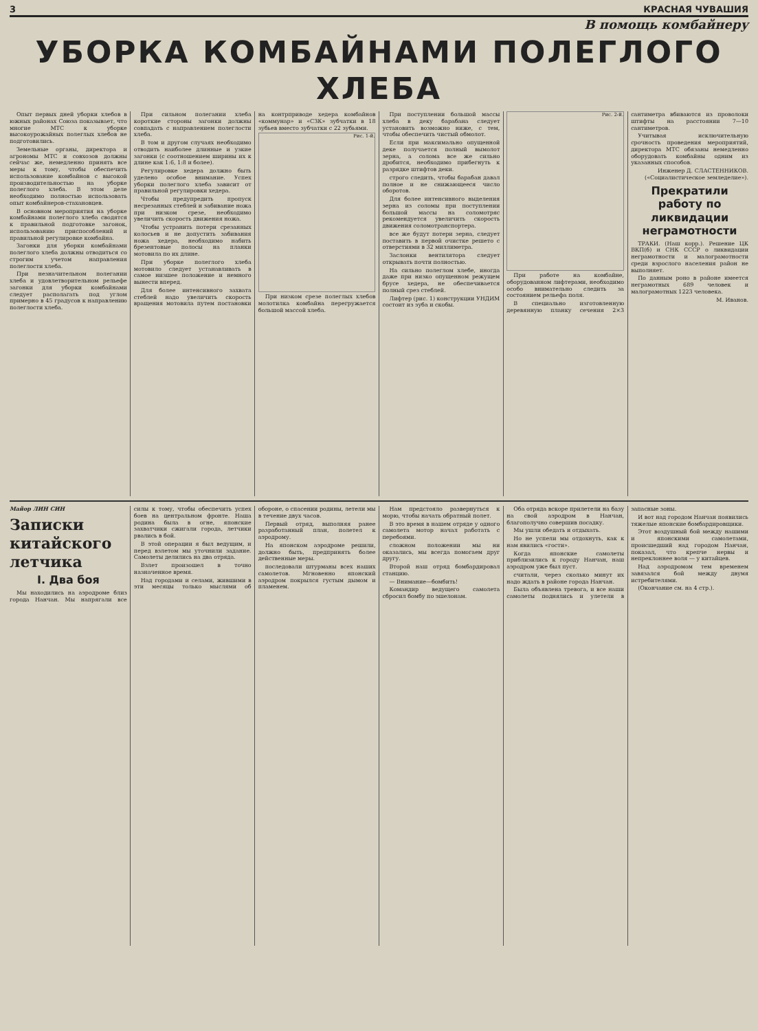3 КРАСНАЯ ЧУВАШИЯ
В помощь комбайнеру
УБОРКА КОМБАЙНАМИ ПОЛЕГЛОГО ХЛЕБА
Опыт первых дней уборки хлебов в южных районах Союза показывает, что многие МТС к уборке высокоурожайных полеглых хлебов не подготовились.
Земельные органы, директора и агрономы МТС и совхозов должны сейчас же, немедленно принять все меры к тому, чтобы обеспечить использование комбайнов с высокой производительностью на уборке полеглого хлеба. В этом деле необходимо полностью использовать опыт комбайнеров-стахановцев.
В основном мероприятия на уборке комбайнами полеглого хлеба сводятся к правильной подготовке загонок, использованию приспособлений и правильной регулировке комбайна.
Загонки для уборки комбайнами полеглого хлеба должны отводиться со строгим учетом направления полеглости хлеба.
При незначительном полегании хлеба и удовлетворительном рельефе загонки для уборки комбайнами следует располагать под углом примерно в 45 градусов к направлению полеглости хлеба.
При сильном полегании хлеба короткие стороны загонки должны совпадать с направлением полеглости хлеба.
В том и другом случаях необходимо отводить наиболее длинные и узкие загонки (с соотношением ширины их к длине как 1:6, 1:8 и более).
Регулировке хедера должно быть уделено особое внимание. Успех уборки полеглого хлеба зависит от правильной регулировки хедера.
Чтобы предупредить пропуск несрезанных стеблей и забивание ножа при низком срезе, необходимо увеличить скорость движения ножа.
Чтобы устранить потери срезанных колосьев и не допустить забивания ножа хедера, необходимо набить брезентовые полосы на планки мотовила по их длине.
При уборке полеглого хлеба мотовило следует устанавливать в самое низшее положение и немного вынести вперед.
Для более интенсивного захвата стеблей надо увеличить скорость вращения мотовила путем постановки на контрприводе хедера комбайнов «коммунар» и «СЗК» зубчатки в 18 зубьев вместо зубчатки с 22 зубьями.
Рис. 1-й.
При низком срезе полеглых хлебов молотилка комбайна перегружается большой массой хлеба.
При поступлении большой массы хлеба в деку барабана следует установить возможно ниже, с тем, чтобы обеспечить чистый обмолот.
Если при максимально опущенной деке получается полный вымолот зерна, а солома все же сильно дробится, необходимо прибегнуть к разрядке штифтов деки.
строго следить, чтобы барабан давал полное и не снижающееся число оборотов.
Для более интенсивного выделения зерна из соломы при поступлении большой массы на соломотряс рекомендуется увеличить скорость движения соломотранспортера.
все же будут потери зерна, следует поставить в первой очистке решето с отверстиями в 32 миллиметра.
Заслонки вентилятора следует открывать почти полностью.
На сильно полеглом хлебе, иногда даже при низко опущенном режущем брусе хедера, не обеспечивается полный срез стеблей.
Лифтер (рис. 1) конструкции УНДИМ состоит из зуба и скобы.
Рис. 2-й.
При работе на комбайне, оборудованном лифтерами, необходимо особо внимательно следить за состоянием рельефа поля.
В специально изготовленную деревянную планку сечения 2×3 сантиметра вбиваются из проволоки штифты на расстоянии 7—10 сантиметров.
Учитывая исключительную срочность проведения мероприятий, директора МТС обязаны немедленно оборудовать комбайны одним из указанных способов.
Инженер Д. СЛАСТЕННИКОВ.
(«Социалистическое земледелие»).
Прекратили работу по ликвидации неграмотности
ТРАКИ. (Наш корр.). Решение ЦК ВКП(б) и СНК СССР о ликвидации неграмотности и малограмотности среди взрослого населения район не выполняет.
По данным роно в районе имеется неграмотных 689 человек и малограмотных 1223 человека.
М. Иванов.
Майор ЛИН СИН
Записки китайского летчика
I. Два боя
Мы находились на аэродроме близ города Нанчан. Мы напрягали все силы к тому, чтобы обеспечить успех боев на центральном фронте. Наша родина была в огне, японские захватчики сжигали города, летчики рвались в бой.
В этой операции я был ведущим, и перед взлетом мы уточнили задание. Самолеты делились на два отряда.
Взлет произошел в точно назначенное время.
Над городами и селами, жившими в эти месяцы только мыслями об обороне, о спасении родины, летели мы в течение двух часов.
Первый отряд, выполняя ранее разработанный план, полетел к аэродрому.
На японском аэродроме решили, должно быть, предпринять более действенные меры.
последовали штурманы всех наших самолетов. Мгновенно японский аэродром покрылся густым дымом и пламенем.
Нам предстояло развернуться к морю, чтобы начать обратный полет.
В это время в нашем отряде у одного самолета мотор начал работать с перебоями.
сложном положении мы ни оказались, мы всегда помогаем друг другу.
Второй наш отряд бомбардировал станцию.
— Внимание—бомбить!
Командир ведущего самолета сбросил бомбу по эшелонам.
Оба отряда вскоре прилетели на базу на свой аэродром в Нанчан, благополучно совершив посадку.
Мы ушли обедать и отдыхать.
Но не успели мы отдохнуть, как к нам явились «гости».
Когда японские самолеты приблизились к городу Нанчан, наш аэродром уже был пуст.
считали, через сколько минут их надо ждать в районе города Нанчан.
Была объявлена тревога, и все наши самолеты поднялись и улетели в запасные зоны.
И вот над городом Нанчан появились тяжелые японские бомбардировщики.
Этот воздушный бой между нашими и японскими самолетами, происшедший над городом Нанчан, показал, что крепче нервы и непреклоннее воля — у китайцев.
Над аэродромом тем временем завязался бой между двумя истребителями.
(Окончание см. на 4 стр.).